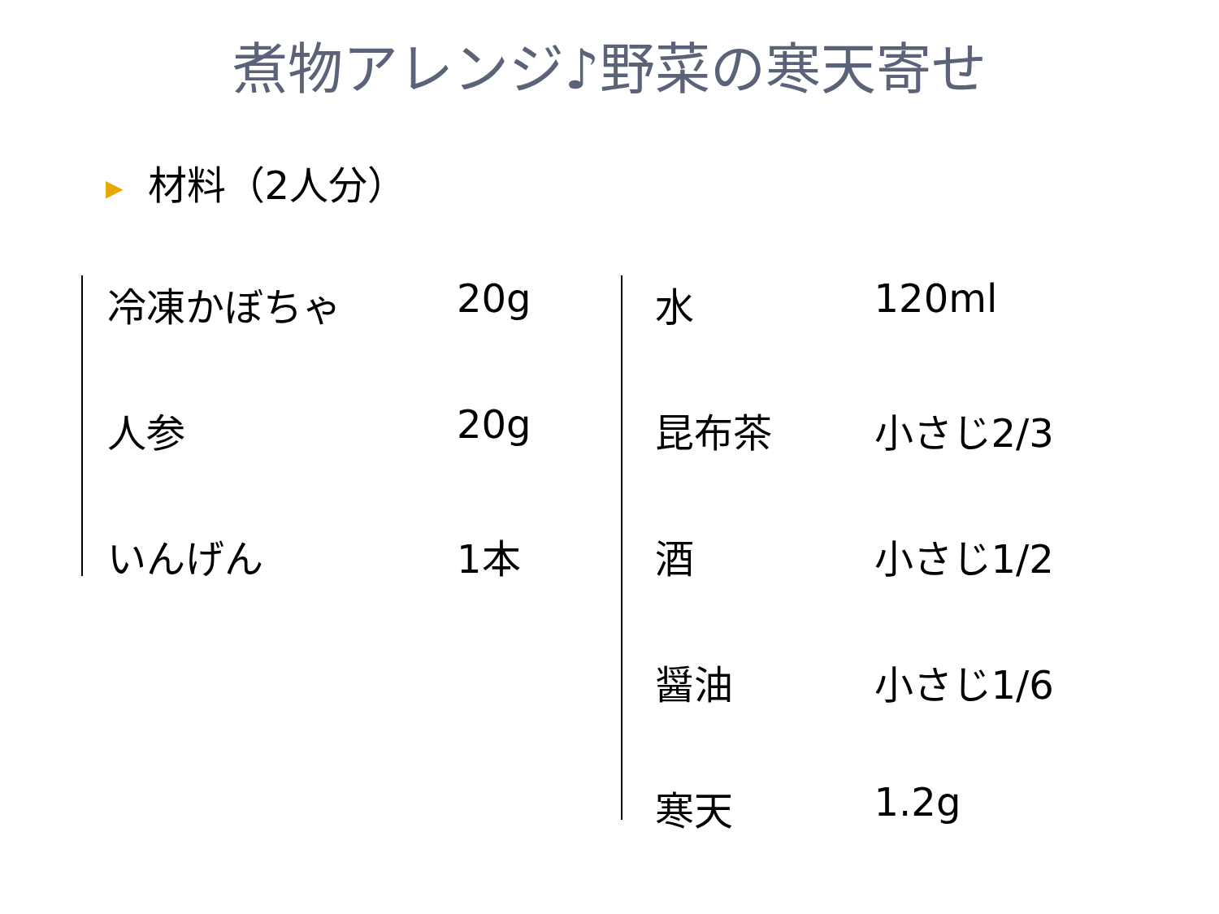煮物アレンジ♪野菜の寒天寄せ
▶ 材料（2人分）
| 冷凍かぼちゃ | 20g |
| 人参 | 20g |
| いんげん | 1本 |
| 水 | 120ml |
| 昆布茶 | 小さじ2/3 |
| 酒 | 小さじ1/2 |
| 醤油 | 小さじ1/6 |
| 寒天 | 1.2g |